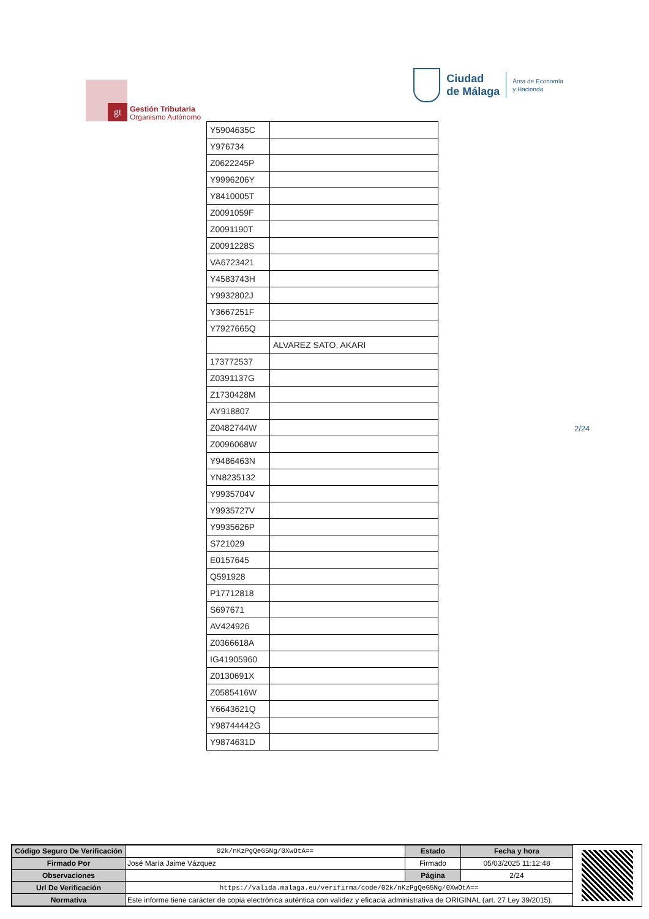gt
Gestión Tributaria
Organismo Autónomo
Ciudad
de Málaga
Área de Economía
y Hacienda
| Y5904635C | |
| Y976734 | |
| Z0622245P | |
| Y9996206Y | |
| Y8410005T | |
| Z0091059F | |
| Z0091190T | |
| Z0091228S | |
| VA6723421 | |
| Y4583743H | |
| Y9932802J | |
| Y3667251F | |
| Y7927665Q | |
| | ALVAREZ SATO, AKARI |
| 173772537 | |
| Z0391137G | |
| Z1730428M | |
| AY918807 | |
| Z0482744W | |
| Z0096068W | |
| Y9486463N | |
| YN8235132 | |
| Y9935704V | |
| Y9935727V | |
| Y9935626P | |
| S721029 | |
| E0157645 | |
| Q591928 | |
| P17712818 | |
| S697671 | |
| AV424926 | |
| Z0366618A | |
| IG41905960 | |
| Z0130691X | |
| Z0585416W | |
| Y6643621Q | |
| Y98744442G | |
| Y9874631D | |
2/24
| Código Seguro De Verificación | 02k/nKzPgQeG5Ng/0XwOtA== | Estado | Fecha y hora |
| Firmado Por | José María Jaime Vázquez | Firmado | 05/03/2025 11:12:48 |
| Observaciones | | Página | 2/24 |
| Url De Verificación | https://valida.malaga.eu/verifirma/code/02k/nKzPgQeG5Ng/0XwOtA== | | |
| Normativa | Este informe tiene carácter de copia electrónica auténtica con validez y eficacia administrativa de ORIGINAL (art. 27 Ley 39/2015). | | |